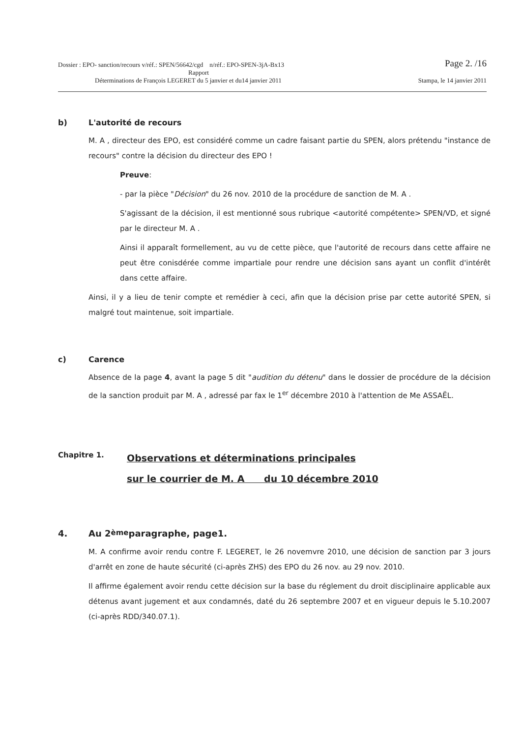Dossier : EPO- sanction/recours v/réf.: SPEN/56642/cgd n/réf.: EPO-SPEN-3jA-Bx13 Page 2. /16
Rapport
Déterminations de François LEGERET du 5 janvier et du14 janvier 2011 Stampa, le 14 janvier 2011
b) L'autorité de recours
M. A , directeur des EPO, est considéré comme un cadre faisant partie du SPEN, alors prétendu "instance de recours" contre la décision du directeur des EPO !
Preuve:
- par la pièce "Décision" du 26 nov. 2010 de la procédure de sanction de M. A .
S'agissant de la décision, il est mentionné sous rubrique <autorité compétente> SPEN/VD, et signé par le directeur M. A .
Ainsi il apparaît formellement, au vu de cette pièce, que l'autorité de recours dans cette affaire ne peut être conisdérée comme impartiale pour rendre une décision sans ayant un conflit d'intérêt dans cette affaire.
Ainsi, il y a lieu de tenir compte et remédier à ceci, afin que la décision prise par cette autorité SPEN, si malgré tout maintenue, soit impartiale.
c) Carence
Absence de la page 4, avant la page 5 dit "audition du détenu" dans le dossier de procédure de la décision de la sanction produit par M. A , adressé par fax le 1<sup>er</sup> décembre 2010 à l'attention de Me ASSAËL.
Chapitre 1.
Observations et déterminations principales
sur le courrier de M. A du 10 décembre 2010
4. Au 2<sup>ème</sup> paragraphe, page1.
M. A confirme avoir rendu contre F. LEGERET, le 26 novemvre 2010, une décision de sanction par 3 jours d'arrêt en zone de haute sécurité (ci-après ZHS) des EPO du 26 nov. au 29 nov. 2010.
Il affirme également avoir rendu cette décision sur la base du réglement du droit disciplinaire applicable aux détenus avant jugement et aux condamnés, daté du 26 septembre 2007 et en vigueur depuis le 5.10.2007 (ci-après RDD/340.07.1).